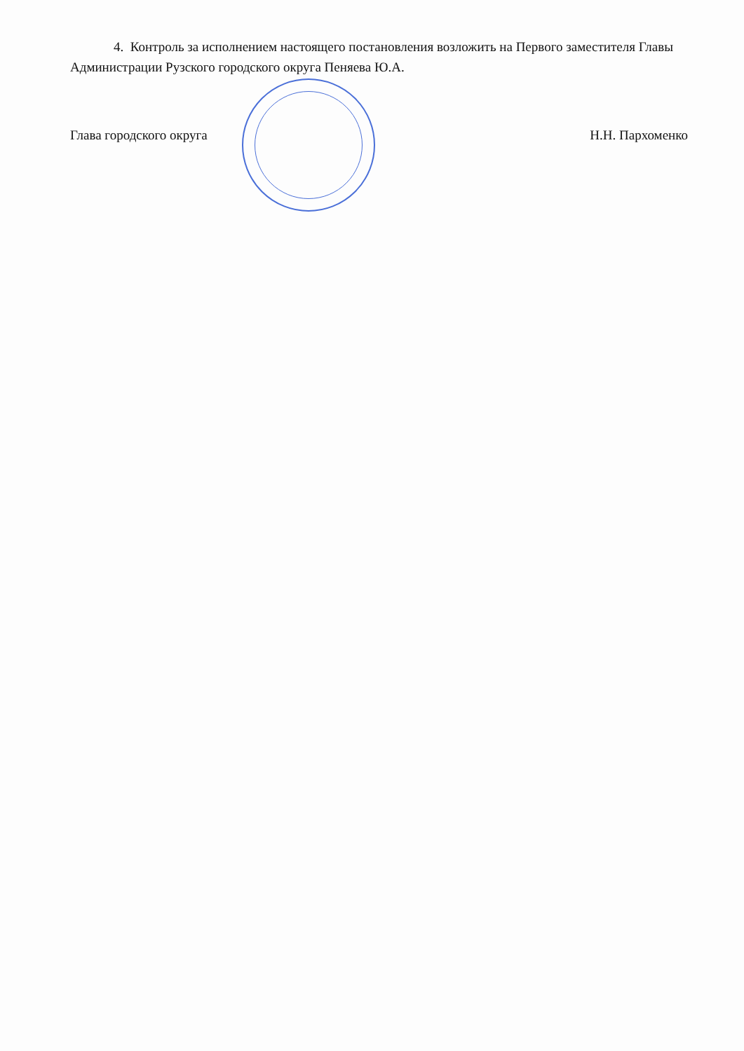4. Контроль за исполнением настоящего постановления возложить на Первого заместителя Главы Администрации Рузского городского округа Пеняева Ю.А.
Глава городского округа Н.Н. Пархоменко